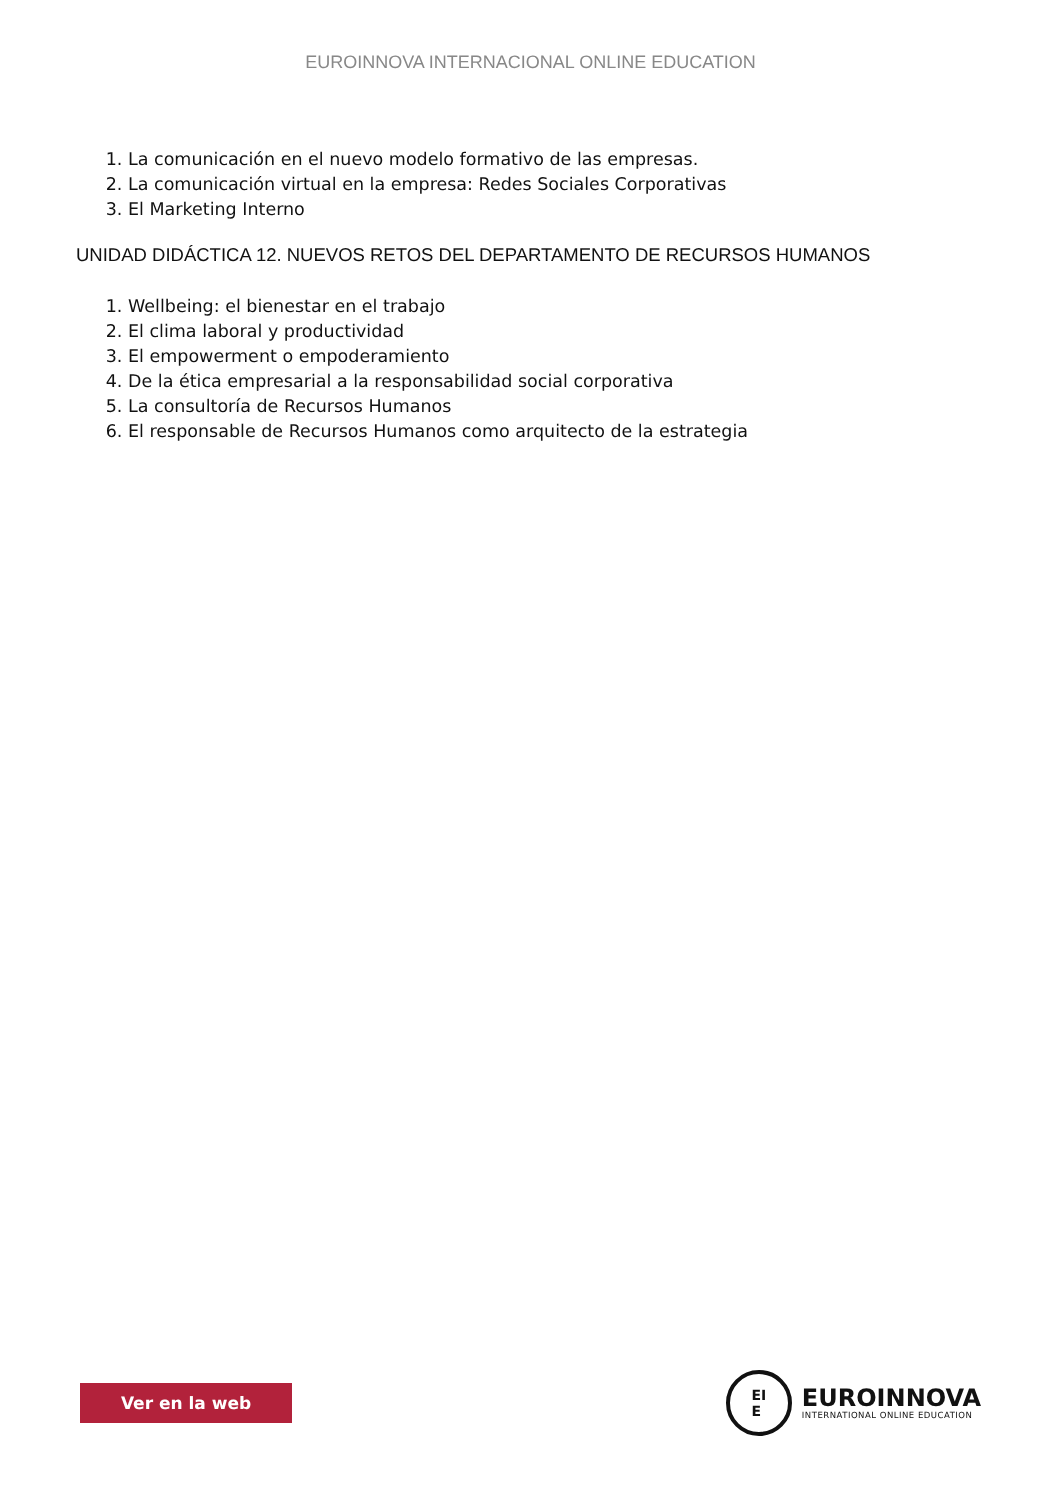EUROINNOVA INTERNACIONAL ONLINE EDUCATION
1. La comunicación en el nuevo modelo formativo de las empresas.
2. La comunicación virtual en la empresa: Redes Sociales Corporativas
3. El Marketing Interno
UNIDAD DIDÁCTICA 12. NUEVOS RETOS DEL DEPARTAMENTO DE RECURSOS HUMANOS
1. Wellbeing: el bienestar en el trabajo
2. El clima laboral y productividad
3. El empowerment o empoderamiento
4. De la ética empresarial a la responsabilidad social corporativa
5. La consultoría de Recursos Humanos
6. El responsable de Recursos Humanos como arquitecto de la estrategia
Ver en la web
EI
E
EUROINNOVA
INTERNATIONAL ONLINE EDUCATION